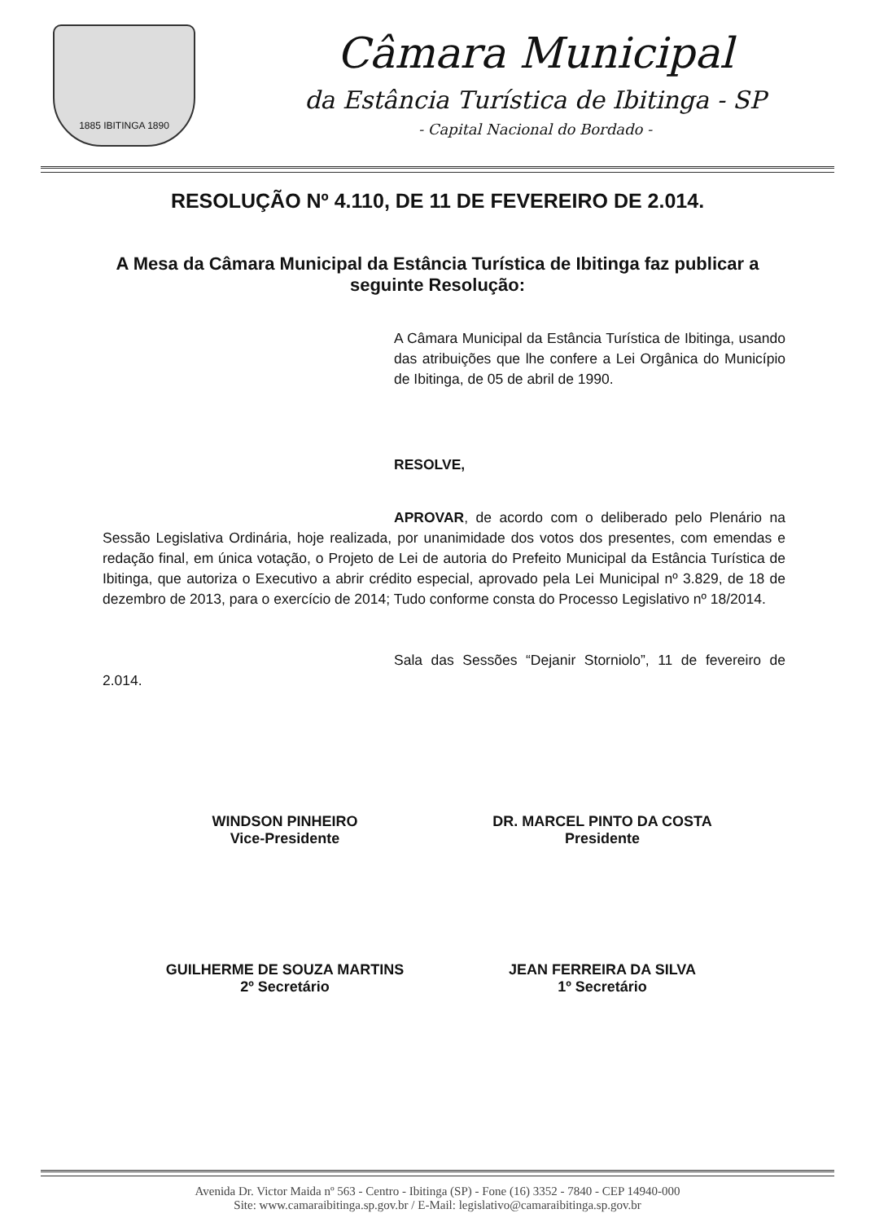1885 IBITINGA 1890
Câmara Municipal
da Estância Turística de Ibitinga - SP
- Capital Nacional do Bordado -
RESOLUÇÃO Nº 4.110, DE 11 DE FEVEREIRO DE 2.014.
A Mesa da Câmara Municipal da Estância Turística de Ibitinga faz publicar a seguinte Resolução:
A Câmara Municipal da Estância Turística de Ibitinga, usando das atribuições que lhe confere a Lei Orgânica do Município de Ibitinga, de 05 de abril de 1990.
RESOLVE,
APROVAR, de acordo com o deliberado pelo Plenário na Sessão Legislativa Ordinária, hoje realizada, por unanimidade dos votos dos presentes, com emendas e redação final, em única votação, o Projeto de Lei de autoria do Prefeito Municipal da Estância Turística de Ibitinga, que autoriza o Executivo a abrir crédito especial, aprovado pela Lei Municipal nº 3.829, de 18 de dezembro de 2013, para o exercício de 2014; Tudo conforme consta do Processo Legislativo nº 18/2014.
Sala das Sessões “Dejanir Storniolo”, 11 de fevereiro de 2.014.
WINDSON PINHEIRO
Vice-Presidente
DR. MARCEL PINTO DA COSTA
Presidente
GUILHERME DE SOUZA MARTINS
2º Secretário
JEAN FERREIRA DA SILVA
1º Secretário
Avenida Dr. Victor Maida nº 563 - Centro - Ibitinga (SP) - Fone (16) 3352 - 7840 - CEP 14940-000
Site: www.camaraibitinga.sp.gov.br / E-Mail: legislativo@camaraibitinga.sp.gov.br